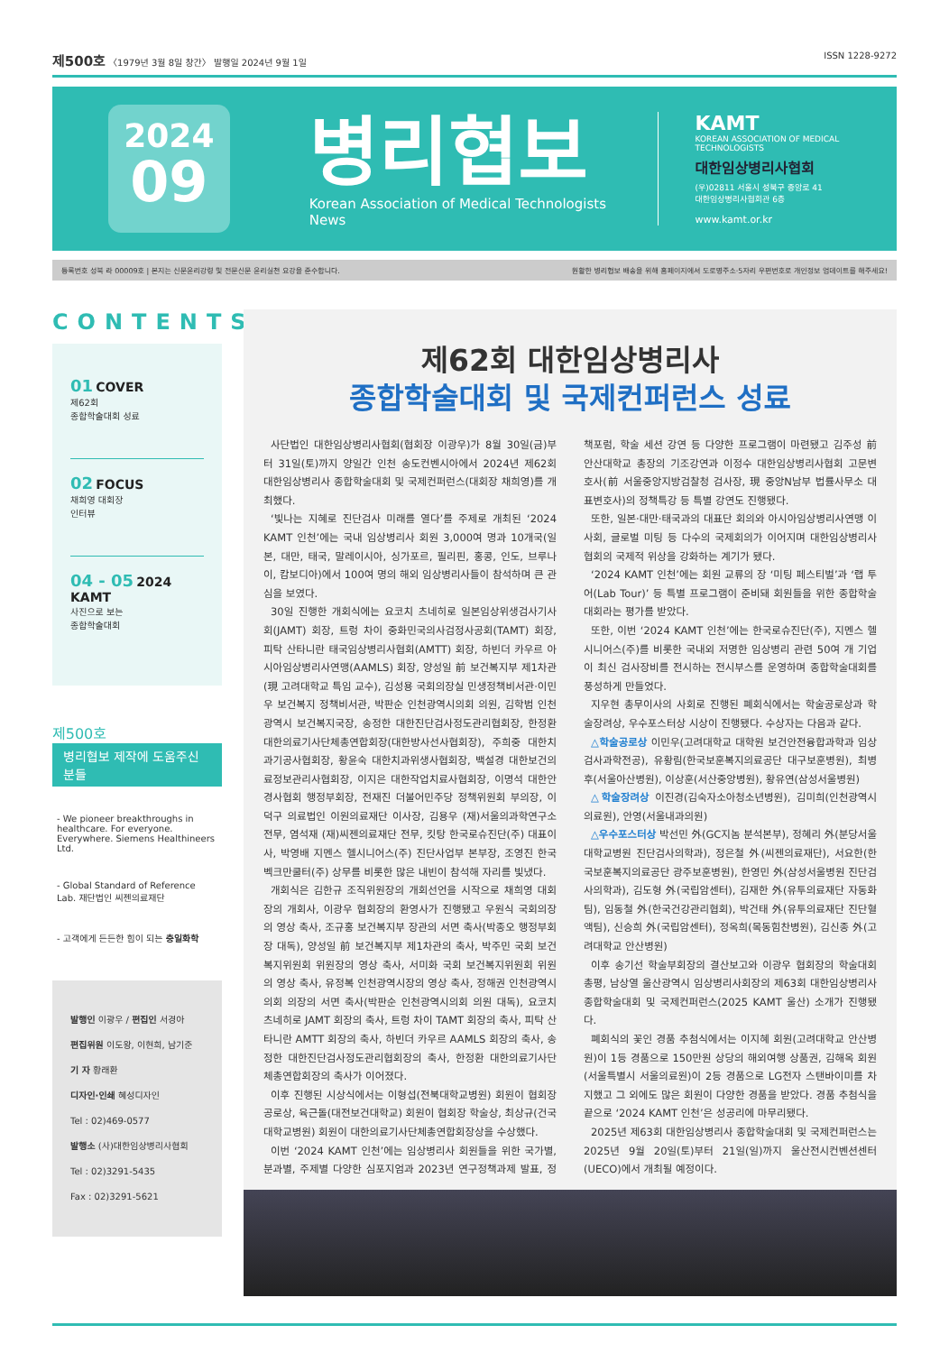제500호 〈1979년 3월 8일 창간〉 발행일 2024년 9월 1일 ISSN 1228-9272
2024
09
병리협보
Korean Association of Medical Technologists News
KAMT
KOREAN ASSOCIATION OF MEDICAL TECHNOLOGISTS
대한임상병리사협회
(우)02811 서울시 성북구 종암로 41
대한임상병리사협회관 6층
www.kamt.or.kr
등록번호 성북 라 00009호 | 본지는 신문윤리강령 및 전문신문 윤리실천 요강을 준수합니다. 원활한 병리협보 배송을 위해 홈페이지에서 도로명주소·5자리 우편번호로 개인정보 업데이트를 해주세요!
CONTENTS
01 COVER
제62회
종합학술대회 성료
02 FOCUS
채희영 대회장
인터뷰
04 - 05 2024 KAMT
사진으로 보는
종합학술대회
제500호
병리협보 제작에 도움주신 분들
- We pioneer breakthroughs in healthcare. For everyone. Everywhere. Siemens Healthineers Ltd.
- Global Standard of Reference Lab. 재단법인 씨젠의료재단
- 고객에게 든든한 힘이 되는 충일화학
발행인 이광우 / 편집인 서경아
편집위원 이도왕, 이현희, 남기준
기 자 황래환
디자인·인쇄 혜성디자인
Tel : 02)469-0577
발행소 (사)대한임상병리사협회
Tel : 02)3291-5435
Fax : 02)3291-5621
제62회 대한임상병리사
종합학술대회 및 국제컨퍼런스 성료
사단법인 대한임상병리사협회(협회장 이광우)가 8월 30일(금)부터 31일(토)까지 양일간 인천 송도컨벤시아에서 2024년 제62회 대한임상병리사 종합학술대회 및 국제컨퍼런스(대회장 채희영)를 개최했다.
‘빛나는 지혜로 진단검사 미래를 열다’를 주제로 개최된 ‘2024 KAMT 인천’에는 국내 임상병리사 회원 3,000여 명과 10개국(일본, 대만, 태국, 말레이시아, 싱가포르, 필리핀, 홍콩, 인도, 브루나이, 캄보디아)에서 100여 명의 해외 임상병리사들이 참석하며 큰 관심을 보였다.
30일 진행한 개회식에는 요코치 츠네히로 일본임상위생검사기사회(JAMT) 회장, 트렁 차이 중화민국의사검정사공회(TAMT) 회장, 피탁 산타니란 태국임상병리사협회(AMTT) 회장, 하빈더 카우르 아시아임상병리사연맹(AAMLS) 회장, 양성일 前 보건복지부 제1차관(現 고려대학교 특임 교수), 김성용 국회의장실 민생정책비서관·이민우 보건복지 정책비서관, 박판순 인천광역시의회 의원, 김학범 인천광역시 보건복지국장, 송정한 대한진단검사정도관리협회장, 한정환 대한의료기사단체총연합회장(대한방사선사협회장), 주희중 대한치과기공사협회장, 황윤숙 대한치과위생사협회장, 백설경 대한보건의료정보관리사협회장, 이지은 대한작업치료사협회장, 이명석 대한안경사협회 행정부회장, 전재진 더불어민주당 정책위원회 부의장, 이덕구 의료법인 이원의료재단 이사장, 김용우 (재)서울의과학연구소 전무, 염석재 (재)씨젠의료재단 전무, 킷탕 한국로슈진단(주) 대표이사, 박영배 지멘스 헬시니어스(주) 진단사업부 본부장, 조영진 한국벡크만쿨터(주) 상무를 비롯한 많은 내빈이 참석해 자리를 빛냈다.
개회식은 김한규 조직위원장의 개회선언을 시작으로 채희영 대회장의 개회사, 이광우 협회장의 환영사가 진행됐고 우원식 국회의장의 영상 축사, 조규홍 보건복지부 장관의 서면 축사(박종오 행정부회장 대독), 양성일 前 보건복지부 제1차관의 축사, 박주민 국회 보건복지위원회 위원장의 영상 축사, 서미화 국회 보건복지위원회 위원의 영상 축사, 유정복 인천광역시장의 영상 축사, 정해권 인천광역시의회 의장의 서면 축사(박판순 인천광역시의회 의원 대독), 요코치 츠네히로 JAMT 회장의 축사, 트렁 차이 TAMT 회장의 축사, 피탁 산타니란 AMTT 회장의 축사, 하빈더 카우르 AAMLS 회장의 축사, 송정한 대한진단검사정도관리협회장의 축사, 한정환 대한의료기사단체총연합회장의 축사가 이어졌다.
이후 진행된 시상식에서는 이형섭(전북대학교병원) 회원이 협회장 공로상, 육근돌(대전보건대학교) 회원이 협회장 학술상, 최상규(건국대학교병원) 회원이 대한의료기사단체총연합회장상을 수상했다.
이번 ‘2024 KAMT 인천’에는 임상병리사 회원들을 위한 국가별, 분과별, 주제별 다양한 심포지엄과 2023년 연구정책과제 발표, 정책포럼, 학술 세션 강연 등 다양한 프로그램이 마련됐고 김주성 前 안산대학교 총장의 기조강연과 이정수 대한임상병리사협회 고문변호사(前 서울중앙지방검찰청 검사장, 現 중앙N남부 법률사무소 대표변호사)의 정책특강 등 특별 강연도 진행됐다.
또한, 일본·대만·태국과의 대표단 회의와 아시아임상병리사연맹 이사회, 글로벌 미팅 등 다수의 국제회의가 이어지며 대한임상병리사협회의 국제적 위상을 강화하는 계기가 됐다.
‘2024 KAMT 인천’에는 회원 교류의 장 ‘미팅 페스티벌’과 ‘랩 투어(Lab Tour)’ 등 특별 프로그램이 준비돼 회원들을 위한 종합학술대회라는 평가를 받았다.
또한, 이번 ‘2024 KAMT 인천’에는 한국로슈진단(주), 지멘스 헬시니어스(주)를 비롯한 국내외 저명한 임상병리 관련 50여 개 기업이 최신 검사장비를 전시하는 전시부스를 운영하며 종합학술대회를 풍성하게 만들었다.
지우현 총무이사의 사회로 진행된 폐회식에서는 학술공로상과 학술장려상, 우수포스터상 시상이 진행됐다. 수상자는 다음과 같다.
△학술공로상 이민우(고려대학교 대학원 보건안전융합과학과 임상검사과학전공), 유황림(한국보훈복지의료공단 대구보훈병원), 최병후(서울아산병원), 이상훈(서산중앙병원), 황유연(삼성서울병원)
△학술장려상 이진경(김숙자소아청소년병원), 김미희(인천광역시의료원), 안영(서울내과의원)
△우수포스터상 박선민 外(GC지놈 분석본부), 정혜리 外(분당서울대학교병원 진단검사의학과), 정은철 外(씨젠의료재단), 서요한(한국보훈복지의료공단 광주보훈병원), 한영민 外(삼성서울병원 진단검사의학과), 김도형 外(국립암센터), 김재한 外(유투의료재단 자동화팀), 임동철 外(한국건강관리협회), 박건태 外(유투의료재단 진단혈액팀), 신승희 外(국립암센터), 정옥희(목동힘찬병원), 김신종 外(고려대학교 안산병원)
이후 송기선 학술부회장의 결산보고와 이광우 협회장의 학술대회 총평, 남상열 울산광역시 임상병리사회장의 제63회 대한임상병리사 종합학술대회 및 국제컨퍼런스(2025 KAMT 울산) 소개가 진행됐다.
폐회식의 꽃인 경품 추첨식에서는 이지혜 회원(고려대학교 안산병원)이 1등 경품으로 150만원 상당의 해외여행 상품권, 김해옥 회원(서울특별시 서울의료원)이 2등 경품으로 LG전자 스탠바이미를 차지했고 그 외에도 많은 회원이 다양한 경품을 받았다. 경품 추첨식을 끝으로 ‘2024 KAMT 인천’은 성공리에 마무리됐다.
2025년 제63회 대한임상병리사 종합학술대회 및 국제컨퍼런스는 2025년 9월 20일(토)부터 21일(일)까지 울산전시컨벤션센터(UECO)에서 개최될 예정이다.